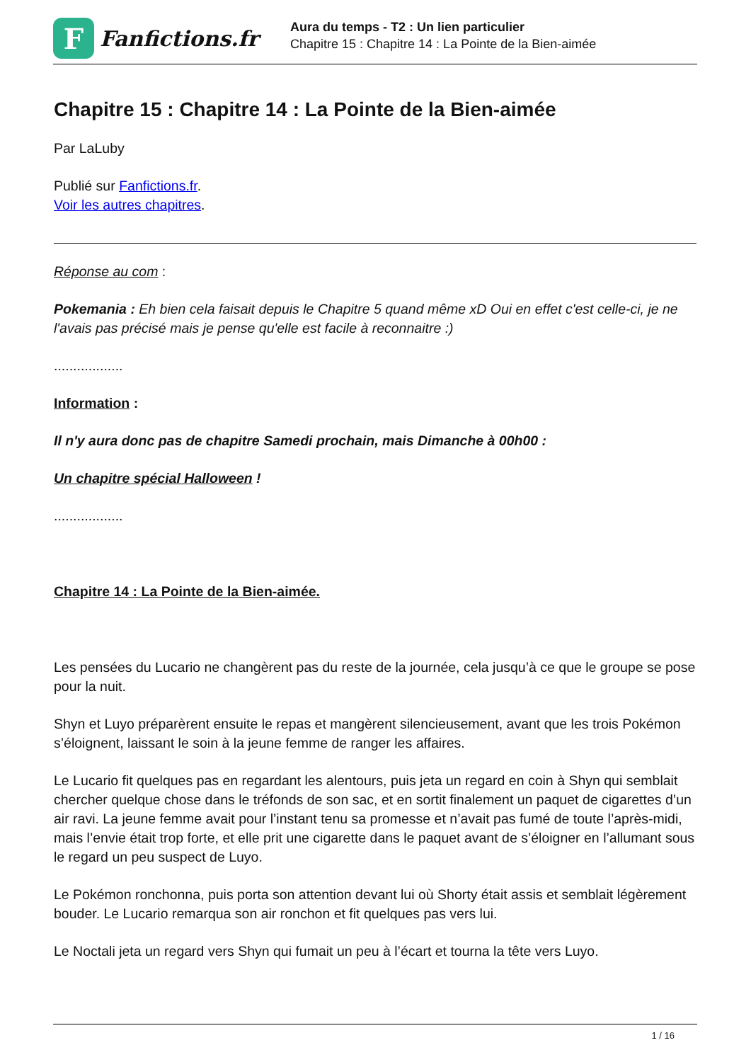F
Fanfictions.fr
Aura du temps - T2 : Un lien particulier
Chapitre 15 : Chapitre 14 : La Pointe de la Bien-aimée
Chapitre 15 : Chapitre 14 : La Pointe de la Bien-aimée
Par LaLuby
Publié sur Fanfictions.fr.
Voir les autres chapitres.
Réponse au com :
Pokemania : Eh bien cela faisait depuis le Chapitre 5 quand même xD Oui en effet c'est celle-ci, je ne l'avais pas précisé mais je pense qu'elle est facile à reconnaitre :)
..................
Information :
Il n'y aura donc pas de chapitre Samedi prochain, mais Dimanche à 00h00 :
Un chapitre spécial Halloween !
..................
Chapitre 14 : La Pointe de la Bien-aimée.
Les pensées du Lucario ne changèrent pas du reste de la journée, cela jusqu’à ce que le groupe se pose pour la nuit.
Shyn et Luyo préparèrent ensuite le repas et mangèrent silencieusement, avant que les trois Pokémon s’éloignent, laissant le soin à la jeune femme de ranger les affaires.
Le Lucario fit quelques pas en regardant les alentours, puis jeta un regard en coin à Shyn qui semblait chercher quelque chose dans le tréfonds de son sac, et en sortit finalement un paquet de cigarettes d’un air ravi. La jeune femme avait pour l’instant tenu sa promesse et n’avait pas fumé de toute l’après-midi, mais l’envie était trop forte, et elle prit une cigarette dans le paquet avant de s’éloigner en l’allumant sous le regard un peu suspect de Luyo.
Le Pokémon ronchonna, puis porta son attention devant lui où Shorty était assis et semblait légèrement bouder. Le Lucario remarqua son air ronchon et fit quelques pas vers lui.
Le Noctali jeta un regard vers Shyn qui fumait un peu à l’écart et tourna la tête vers Luyo.
1 / 16